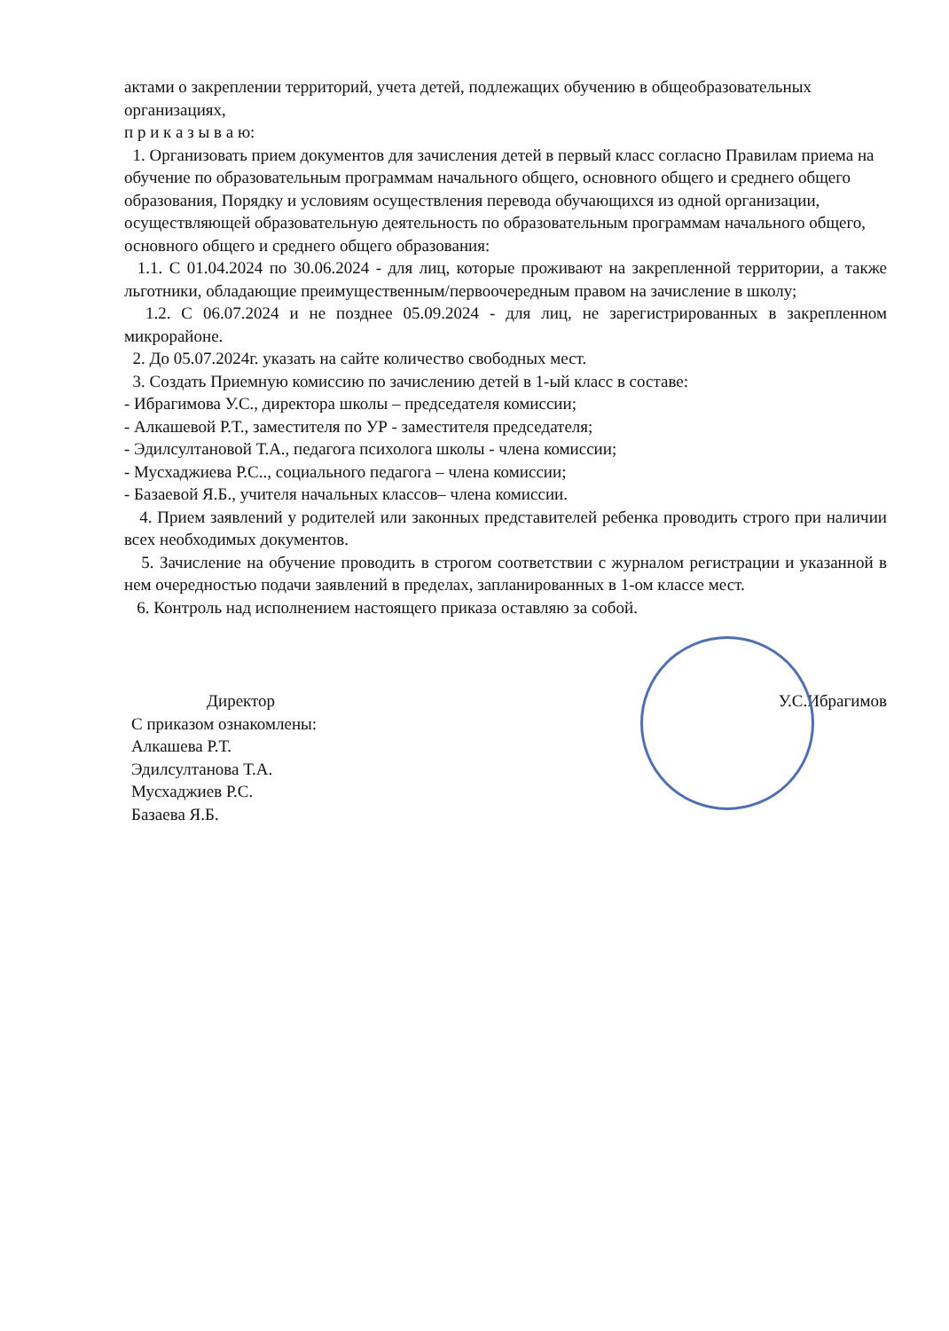актами о закреплении территорий, учета детей, подлежащих обучению в общеобразовательных организациях,
п р и к а з ы в а ю:
1. Организовать прием документов для зачисления детей в первый класс согласно Правилам приема на обучение по образовательным программам начального общего, основного общего и среднего общего образования, Порядку и условиям осуществления перевода обучающихся из одной организации, осуществляющей образовательную деятельность по образовательным программам начального общего, основного общего и среднего общего образования:
1.1. С 01.04.2024 по 30.06.2024 - для лиц, которые проживают на закрепленной территории, а также льготники, обладающие преимущественным/первоочередным правом на зачисление в школу;
1.2. С 06.07.2024 и не позднее 05.09.2024 - для лиц, не зарегистрированных в закрепленном микрорайоне.
2. До 05.07.2024г. указать на сайте количество свободных мест.
3. Создать Приемную комиссию по зачислению детей в 1-ый класс в составе:
- Ибрагимова У.С., директора школы – председателя комиссии;
- Алкашевой Р.Т., заместителя по УР - заместителя председателя;
- Эдилсултановой Т.А., педагога психолога школы - члена комиссии;
- Мусхаджиева Р.С.., социального педагога – члена комиссии;
- Базаевой Я.Б., учителя начальных классов– члена комиссии.
4. Прием заявлений у родителей или законных представителей ребенка проводить строго при наличии всех необходимых документов.
5. Зачисление на обучение проводить в строгом соответствии с журналом регистрации и указанной в нем очередностью подачи заявлений в пределах, запланированных в 1-ом классе мест.
6. Контроль над исполнением настоящего приказа оставляю за собой.
Директор
С приказом ознакомлены:
Алкашева Р.Т.
Эдилсултанова Т.А.
Мусхаджиев Р.С.
Базаева Я.Б.
У.С.Ибрагимов